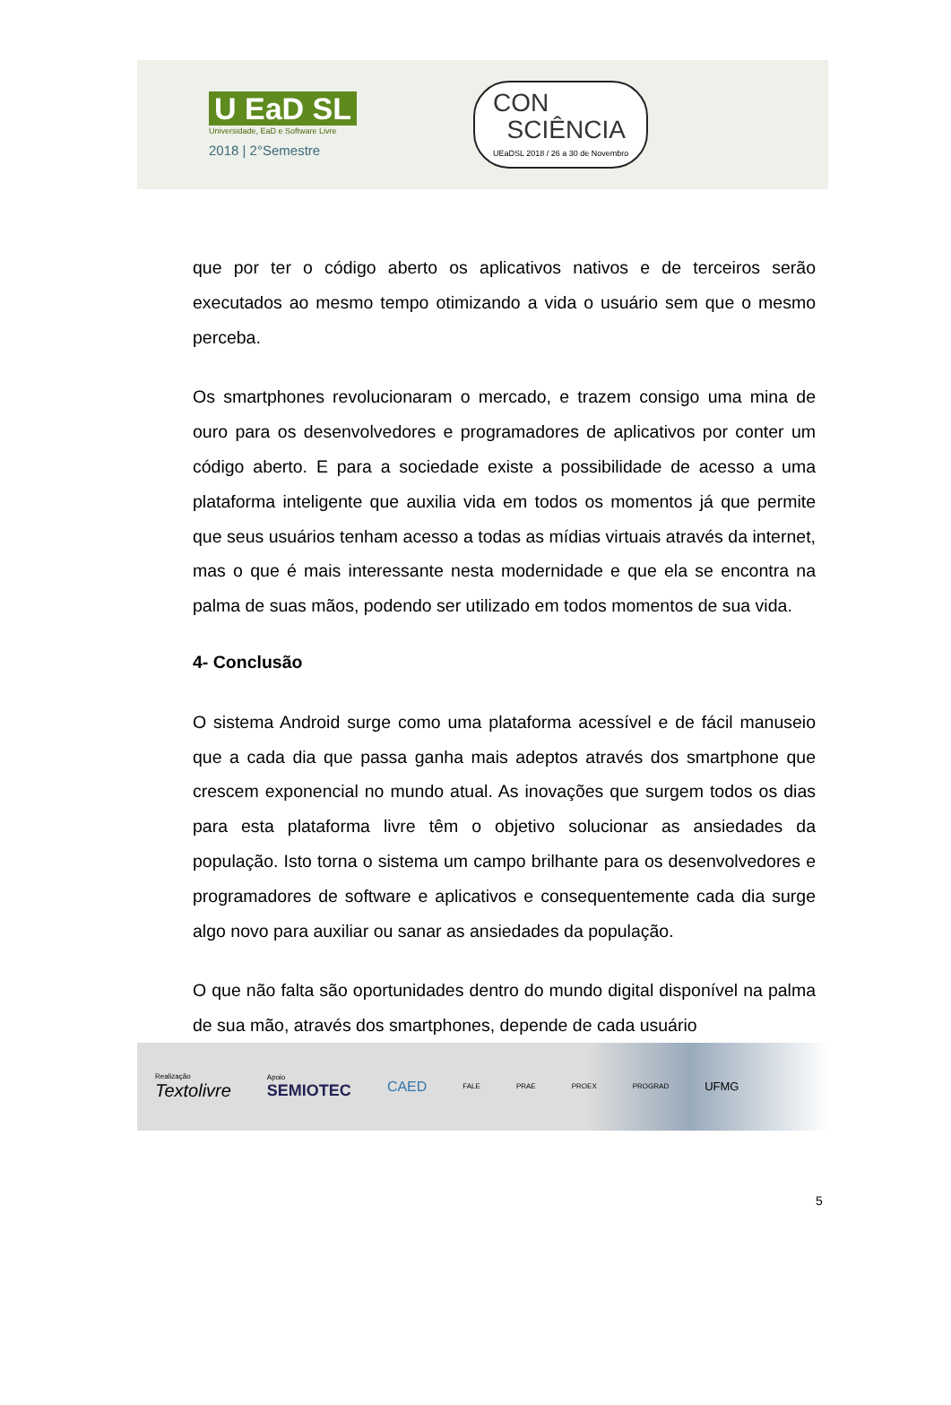U EaD SL
Universidade, EaD e Software Livre
2018 | 2°Semestre
CON
SCIÊNCIA
UEaDSL 2018 / 26 a 30 de Novembro
que por ter o código aberto os aplicativos nativos e de terceiros serão executados ao mesmo tempo otimizando a vida o usuário sem que o mesmo perceba.
Os smartphones revolucionaram o mercado, e trazem consigo uma mina de ouro para os desenvolvedores e programadores de aplicativos por conter um código aberto. E para a sociedade existe a possibilidade de acesso a uma plataforma inteligente que auxilia vida em todos os momentos já que permite que seus usuários tenham acesso a todas as mídias virtuais através da internet, mas o que é mais interessante nesta modernidade e que ela se encontra na palma de suas mãos, podendo ser utilizado em todos momentos de sua vida.
4- Conclusão
O sistema Android surge como uma plataforma acessível e de fácil manuseio que a cada dia que passa ganha mais adeptos através dos smartphone que crescem exponencial no mundo atual. As inovações que surgem todos os dias para esta plataforma livre têm o objetivo solucionar as ansiedades da população. Isto torna o sistema um campo brilhante para os desenvolvedores e programadores de software e aplicativos e consequentemente cada dia surge algo novo para auxiliar ou sanar as ansiedades da população.
O que não falta são oportunidades dentro do mundo digital disponível na palma de sua mão, através dos smartphones, depende de cada usuário
Realização
Textolivre
Apoio
SEMIOTEC
CAED
FALE PRAE PROEX PROGRAD
UFMG
5